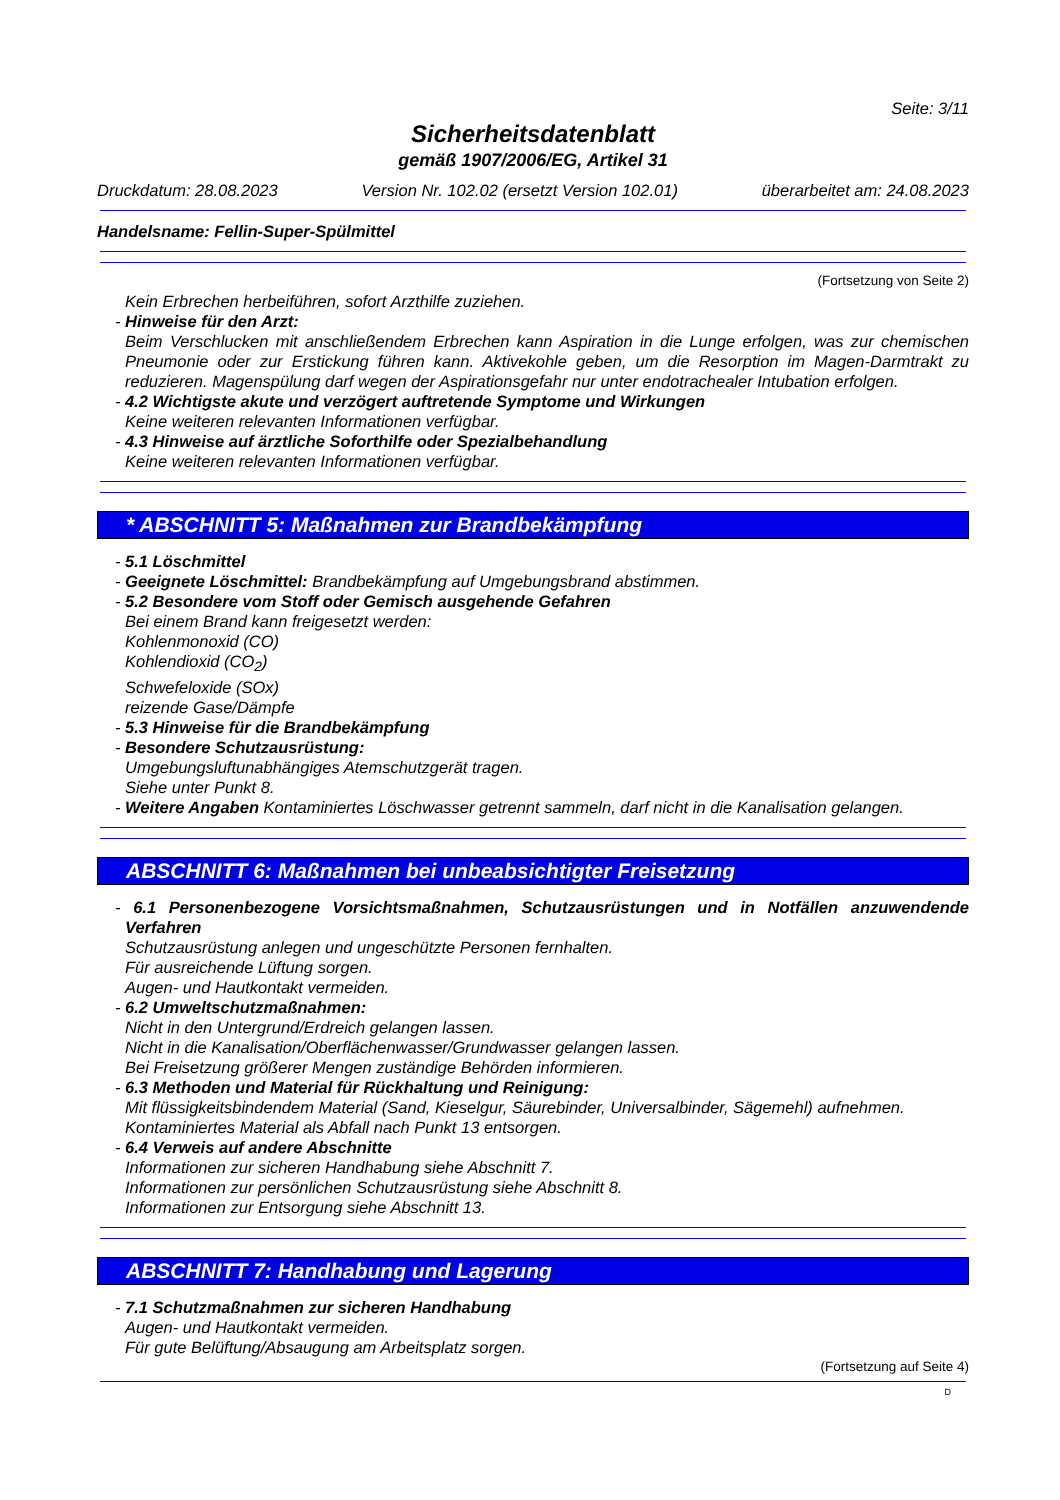Seite: 3/11
Sicherheitsdatenblatt
gemäß 1907/2006/EG, Artikel 31
Druckdatum: 28.08.2023 Version Nr. 102.02 (ersetzt Version 102.01) überarbeitet am: 24.08.2023
Handelsname: Fellin-Super-Spülmittel
(Fortsetzung von Seite 2)
Kein Erbrechen herbeiführen, sofort Arzthilfe zuziehen.
- Hinweise für den Arzt:
Beim Verschlucken mit anschließendem Erbrechen kann Aspiration in die Lunge erfolgen, was zur chemischen Pneumonie oder zur Erstickung führen kann. Aktivekohle geben, um die Resorption im Magen-Darmtrakt zu reduzieren. Magenspülung darf wegen der Aspirationsgefahr nur unter endotrachealer Intubation erfolgen.
- 4.2 Wichtigste akute und verzögert auftretende Symptome und Wirkungen
Keine weiteren relevanten Informationen verfügbar.
- 4.3 Hinweise auf ärztliche Soforthilfe oder Spezialbehandlung
Keine weiteren relevanten Informationen verfügbar.
* ABSCHNITT 5: Maßnahmen zur Brandbekämpfung
- 5.1 Löschmittel
- Geeignete Löschmittel: Brandbekämpfung auf Umgebungsbrand abstimmen.
- 5.2 Besondere vom Stoff oder Gemisch ausgehende Gefahren
Bei einem Brand kann freigesetzt werden:
Kohlenmonoxid (CO)
Kohlendioxid (CO<sub>2</sub>)
Schwefeloxide (SOx)
reizende Gase/Dämpfe
- 5.3 Hinweise für die Brandbekämpfung
- Besondere Schutzausrüstung:
Umgebungsluftunabhängiges Atemschutzgerät tragen.
Siehe unter Punkt 8.
- Weitere Angaben Kontaminiertes Löschwasser getrennt sammeln, darf nicht in die Kanalisation gelangen.
ABSCHNITT 6: Maßnahmen bei unbeabsichtigter Freisetzung
- 6.1 Personenbezogene Vorsichtsmaßnahmen, Schutzausrüstungen und in Notfällen anzuwendende Verfahren
Schutzausrüstung anlegen und ungeschützte Personen fernhalten.
Für ausreichende Lüftung sorgen.
Augen- und Hautkontakt vermeiden.
- 6.2 Umweltschutzmaßnahmen:
Nicht in den Untergrund/Erdreich gelangen lassen.
Nicht in die Kanalisation/Oberflächenwasser/Grundwasser gelangen lassen.
Bei Freisetzung größerer Mengen zuständige Behörden informieren.
- 6.3 Methoden und Material für Rückhaltung und Reinigung:
Mit flüssigkeitsbindendem Material (Sand, Kieselgur, Säurebinder, Universalbinder, Sägemehl) aufnehmen.
Kontaminiertes Material als Abfall nach Punkt 13 entsorgen.
- 6.4 Verweis auf andere Abschnitte
Informationen zur sicheren Handhabung siehe Abschnitt 7.
Informationen zur persönlichen Schutzausrüstung siehe Abschnitt 8.
Informationen zur Entsorgung siehe Abschnitt 13.
ABSCHNITT 7: Handhabung und Lagerung
- 7.1 Schutzmaßnahmen zur sicheren Handhabung
Augen- und Hautkontakt vermeiden.
Für gute Belüftung/Absaugung am Arbeitsplatz sorgen.
(Fortsetzung auf Seite 4)
D